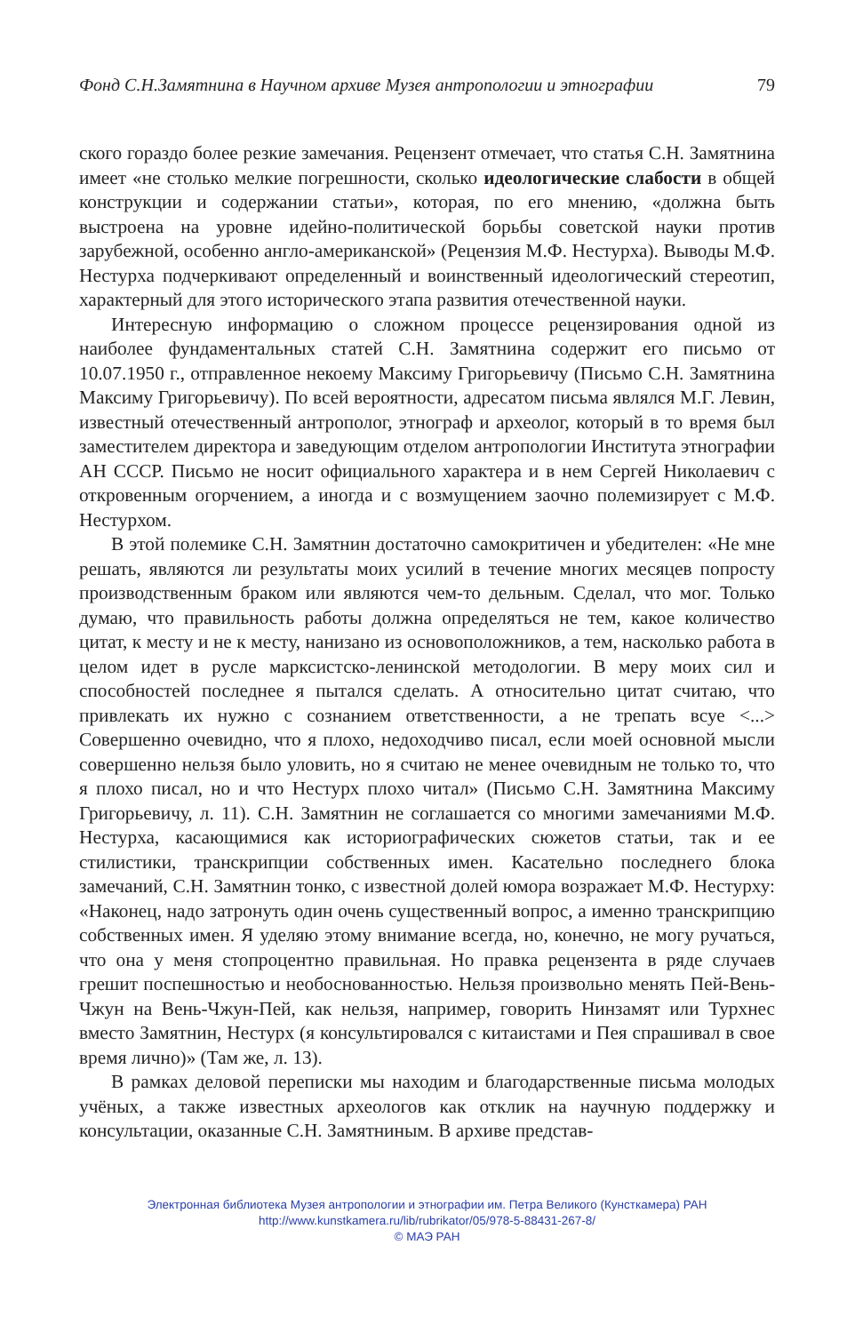Фонд С.Н.Замятнина в Научном архиве Музея антропологии и этнографии 79
ского гораздо более резкие замечания. Рецензент отмечает, что статья С.Н. Замятнина имеет «не столько мелкие погрешности, сколько идеологические слабости в общей конструкции и содержании статьи», которая, по его мнению, «должна быть выстроена на уровне идейно-политической борьбы советской науки против зарубежной, особенно англо-американской» (Рецензия М.Ф. Нестурха). Выводы М.Ф. Нестурха подчеркивают определенный и воинственный идеологический стереотип, характерный для этого исторического этапа развития отечественной науки.
Интересную информацию о сложном процессе рецензирования одной из наиболее фундаментальных статей С.Н. Замятнина содержит его письмо от 10.07.1950 г., отправленное некоему Максиму Григорьевичу (Письмо С.Н. Замятнина Максиму Григорьевичу). По всей вероятности, адресатом письма являлся М.Г. Левин, известный отечественный антрополог, этнограф и археолог, который в то время был заместителем директора и заведующим отделом антропологии Института этнографии АН СССР. Письмо не носит официального характера и в нем Сергей Николаевич с откровенным огорчением, а иногда и с возмущением заочно полемизирует с М.Ф. Нестурхом.
В этой полемике С.Н. Замятнин достаточно самокритичен и убедителен: «Не мне решать, являются ли результаты моих усилий в течение многих месяцев попросту производственным браком или являются чем-то дельным. Сделал, что мог. Только думаю, что правильность работы должна определяться не тем, какое количество цитат, к месту и не к месту, нанизано из основоположников, а тем, насколько работа в целом идет в русле марксистско-ленинской методологии. В меру моих сил и способностей последнее я пытался сделать. А относительно цитат считаю, что привлекать их нужно с сознанием ответственности, а не трепать всуе <...> Совершенно очевидно, что я плохо, недоходчиво писал, если моей основной мысли совершенно нельзя было уловить, но я считаю не менее очевидным не только то, что я плохо писал, но и что Нестурх плохо читал» (Письмо С.Н. Замятнина Максиму Григорьевичу, л. 11). С.Н. Замятнин не соглашается со многими замечаниями М.Ф. Нестурха, касающимися как историографических сюжетов статьи, так и ее стилистики, транскрипции собственных имен. Касательно последнего блока замечаний, С.Н. Замятнин тонко, с известной долей юмора возражает М.Ф. Нестурху: «Наконец, надо затронуть один очень существенный вопрос, а именно транскрипцию собственных имен. Я уделяю этому внимание всегда, но, конечно, не могу ручаться, что она у меня стопроцентно правильная. Но правка рецензента в ряде случаев грешит поспешностью и необоснованностью. Нельзя произвольно менять Пей-Вень-Чжун на Вень-Чжун-Пей, как нельзя, например, говорить Нинзамят или Турхнес вместо Замятнин, Нестурх (я консультировался с китаистами и Пея спрашивал в свое время лично)» (Там же, л. 13).
В рамках деловой переписки мы находим и благодарственные письма молодых учёных, а также известных археологов как отклик на научную поддержку и консультации, оказанные С.Н. Замятниным. В архиве представ-
Электронная библиотека Музея антропологии и этнографии им. Петра Великого (Кунсткамера) РАН
http://www.kunstkamera.ru/lib/rubrikator/05/978-5-88431-267-8/
© МАЭ РАН